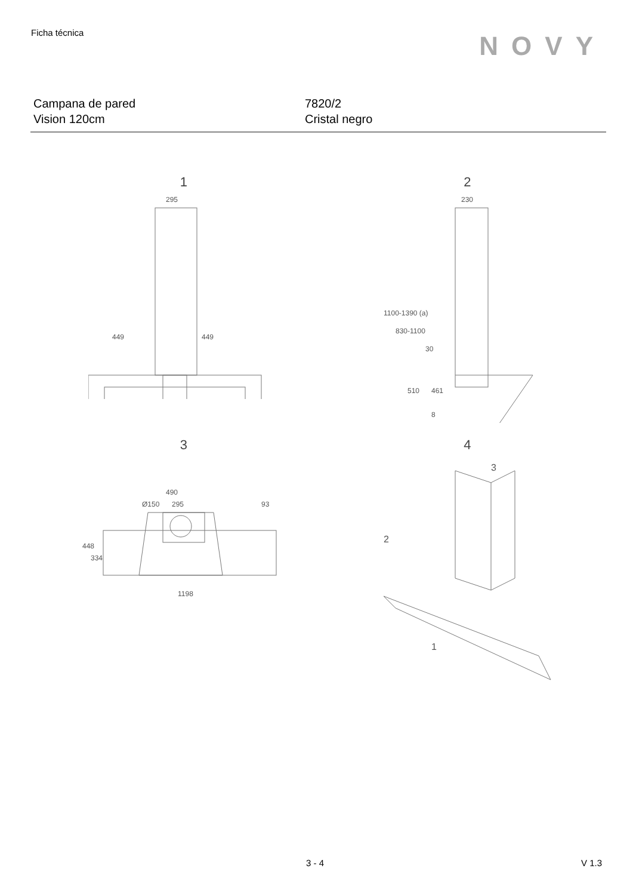Ficha técnica
NOVY
Campana de pared
Vision 120cm
7820/2
Cristal negro
1
295
449
449
2
230
1100-1390 (a)
830-1100
30
510
461
8
3
490
Ø150
295
93
448
334
1198
4
3
2
1
3 - 4 V 1.3